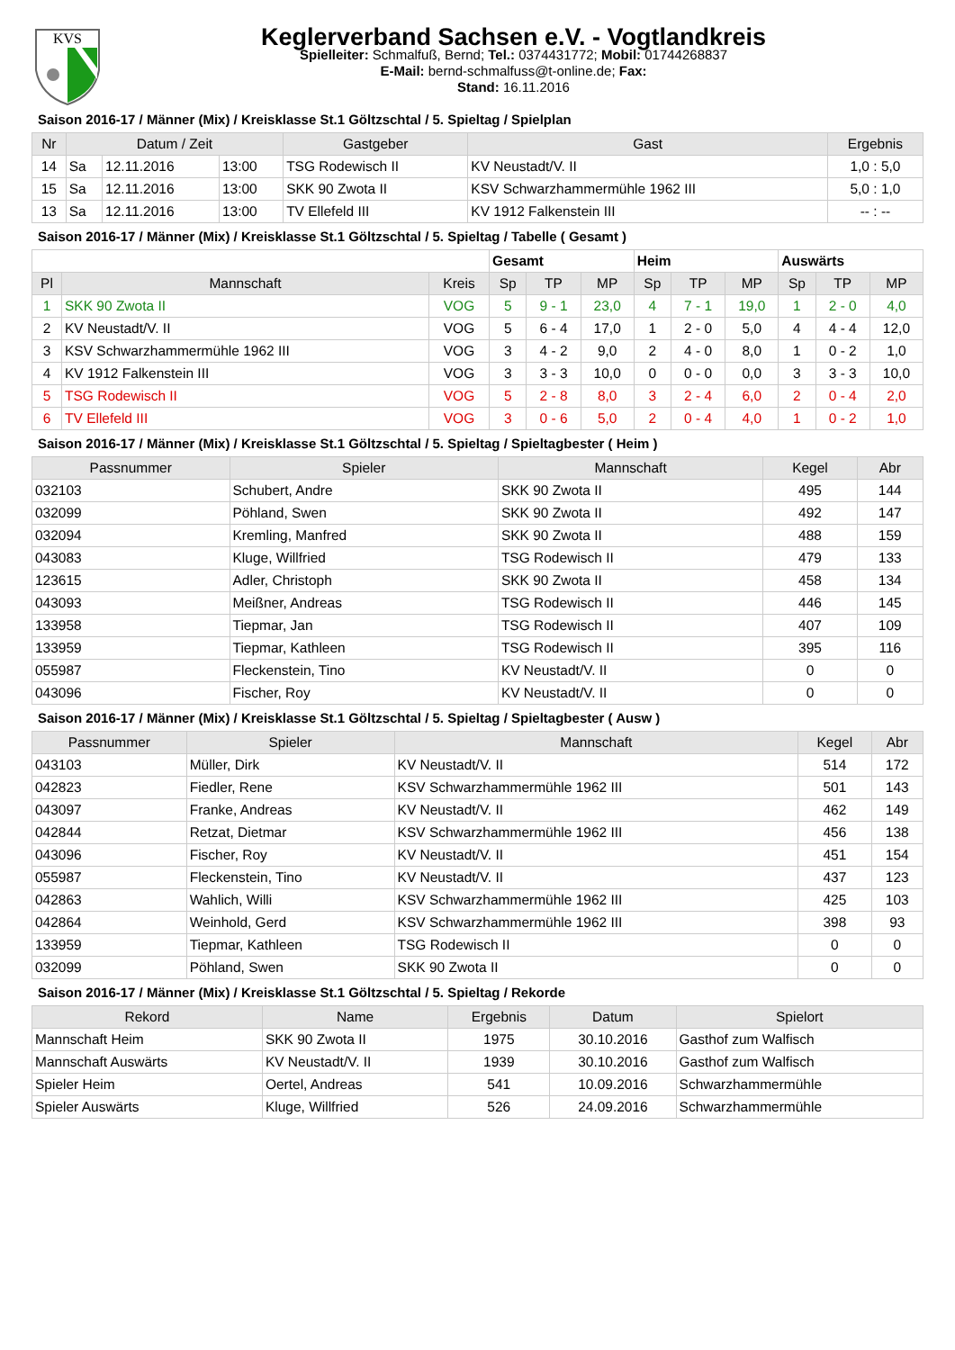KVS
Keglerverband Sachsen e.V. - Vogtlandkreis
Spielleiter: Schmalfuß, Bernd; Tel.: 0374431772; Mobil: 01744268837
E-Mail: bernd-schmalfuss@t-online.de; Fax:
Stand: 16.11.2016
Saison 2016-17 / Männer (Mix) / Kreisklasse St.1 Göltzschtal / 5. Spieltag / Spielplan
| Nr | Datum / Zeit | | | Gastgeber | Gast | Ergebnis |
| --- | --- | --- | --- | --- | --- | --- |
| 14 | Sa | 12.11.2016 | 13:00 | TSG Rodewisch II | KV Neustadt/V. II | 1,0 : 5,0 |
| 15 | Sa | 12.11.2016 | 13:00 | SKK 90 Zwota II | KSV Schwarzhammermühle 1962 III | 5,0 : 1,0 |
| 13 | Sa | 12.11.2016 | 13:00 | TV Ellefeld III | KV 1912 Falkenstein III | -- : -- |
Saison 2016-17 / Männer (Mix) / Kreisklasse St.1 Göltzschtal / 5. Spieltag / Tabelle ( Gesamt )
| | | | Gesamt | | | Heim | | | Auswärts | | |
| Pl | Mannschaft | Kreis | Sp | TP | MP | Sp | TP | MP | Sp | TP | MP |
| 1 | SKK 90 Zwota II | VOG | 5 | 9 - 1 | 23,0 | 4 | 7 - 1 | 19,0 | 1 | 2 - 0 | 4,0 |
| 2 | KV Neustadt/V. II | VOG | 5 | 6 - 4 | 17,0 | 1 | 2 - 0 | 5,0 | 4 | 4 - 4 | 12,0 |
| 3 | KSV Schwarzhammermühle 1962 III | VOG | 3 | 4 - 2 | 9,0 | 2 | 4 - 0 | 8,0 | 1 | 0 - 2 | 1,0 |
| 4 | KV 1912 Falkenstein III | VOG | 3 | 3 - 3 | 10,0 | 0 | 0 - 0 | 0,0 | 3 | 3 - 3 | 10,0 |
| 5 | TSG Rodewisch II | VOG | 5 | 2 - 8 | 8,0 | 3 | 2 - 4 | 6,0 | 2 | 0 - 4 | 2,0 |
| 6 | TV Ellefeld III | VOG | 3 | 0 - 6 | 5,0 | 2 | 0 - 4 | 4,0 | 1 | 0 - 2 | 1,0 |
Saison 2016-17 / Männer (Mix) / Kreisklasse St.1 Göltzschtal / 5. Spieltag / Spieltagbester ( Heim )
| Passnummer | Spieler | Mannschaft | Kegel | Abr |
| --- | --- | --- | --- | --- |
| 032103 | Schubert, Andre | SKK 90 Zwota II | 495 | 144 |
| 032099 | Pöhland, Swen | SKK 90 Zwota II | 492 | 147 |
| 032094 | Kremling, Manfred | SKK 90 Zwota II | 488 | 159 |
| 043083 | Kluge, Willfried | TSG Rodewisch II | 479 | 133 |
| 123615 | Adler, Christoph | SKK 90 Zwota II | 458 | 134 |
| 043093 | Meißner, Andreas | TSG Rodewisch II | 446 | 145 |
| 133958 | Tiepmar, Jan | TSG Rodewisch II | 407 | 109 |
| 133959 | Tiepmar, Kathleen | TSG Rodewisch II | 395 | 116 |
| 055987 | Fleckenstein, Tino | KV Neustadt/V. II | 0 | 0 |
| 043096 | Fischer, Roy | KV Neustadt/V. II | 0 | 0 |
Saison 2016-17 / Männer (Mix) / Kreisklasse St.1 Göltzschtal / 5. Spieltag / Spieltagbester ( Ausw )
| Passnummer | Spieler | Mannschaft | Kegel | Abr |
| --- | --- | --- | --- | --- |
| 043103 | Müller, Dirk | KV Neustadt/V. II | 514 | 172 |
| 042823 | Fiedler, Rene | KSV Schwarzhammermühle 1962 III | 501 | 143 |
| 043097 | Franke, Andreas | KV Neustadt/V. II | 462 | 149 |
| 042844 | Retzat, Dietmar | KSV Schwarzhammermühle 1962 III | 456 | 138 |
| 043096 | Fischer, Roy | KV Neustadt/V. II | 451 | 154 |
| 055987 | Fleckenstein, Tino | KV Neustadt/V. II | 437 | 123 |
| 042863 | Wahlich, Willi | KSV Schwarzhammermühle 1962 III | 425 | 103 |
| 042864 | Weinhold, Gerd | KSV Schwarzhammermühle 1962 III | 398 | 93 |
| 133959 | Tiepmar, Kathleen | TSG Rodewisch II | 0 | 0 |
| 032099 | Pöhland, Swen | SKK 90 Zwota II | 0 | 0 |
Saison 2016-17 / Männer (Mix) / Kreisklasse St.1 Göltzschtal / 5. Spieltag / Rekorde
| Rekord | Name | Ergebnis | Datum | Spielort |
| --- | --- | --- | --- | --- |
| Mannschaft Heim | SKK 90 Zwota II | 1975 | 30.10.2016 | Gasthof zum Walfisch |
| Mannschaft Auswärts | KV Neustadt/V. II | 1939 | 30.10.2016 | Gasthof zum Walfisch |
| Spieler Heim | Oertel, Andreas | 541 | 10.09.2016 | Schwarzhammermühle |
| Spieler Auswärts | Kluge, Willfried | 526 | 24.09.2016 | Schwarzhammermühle |